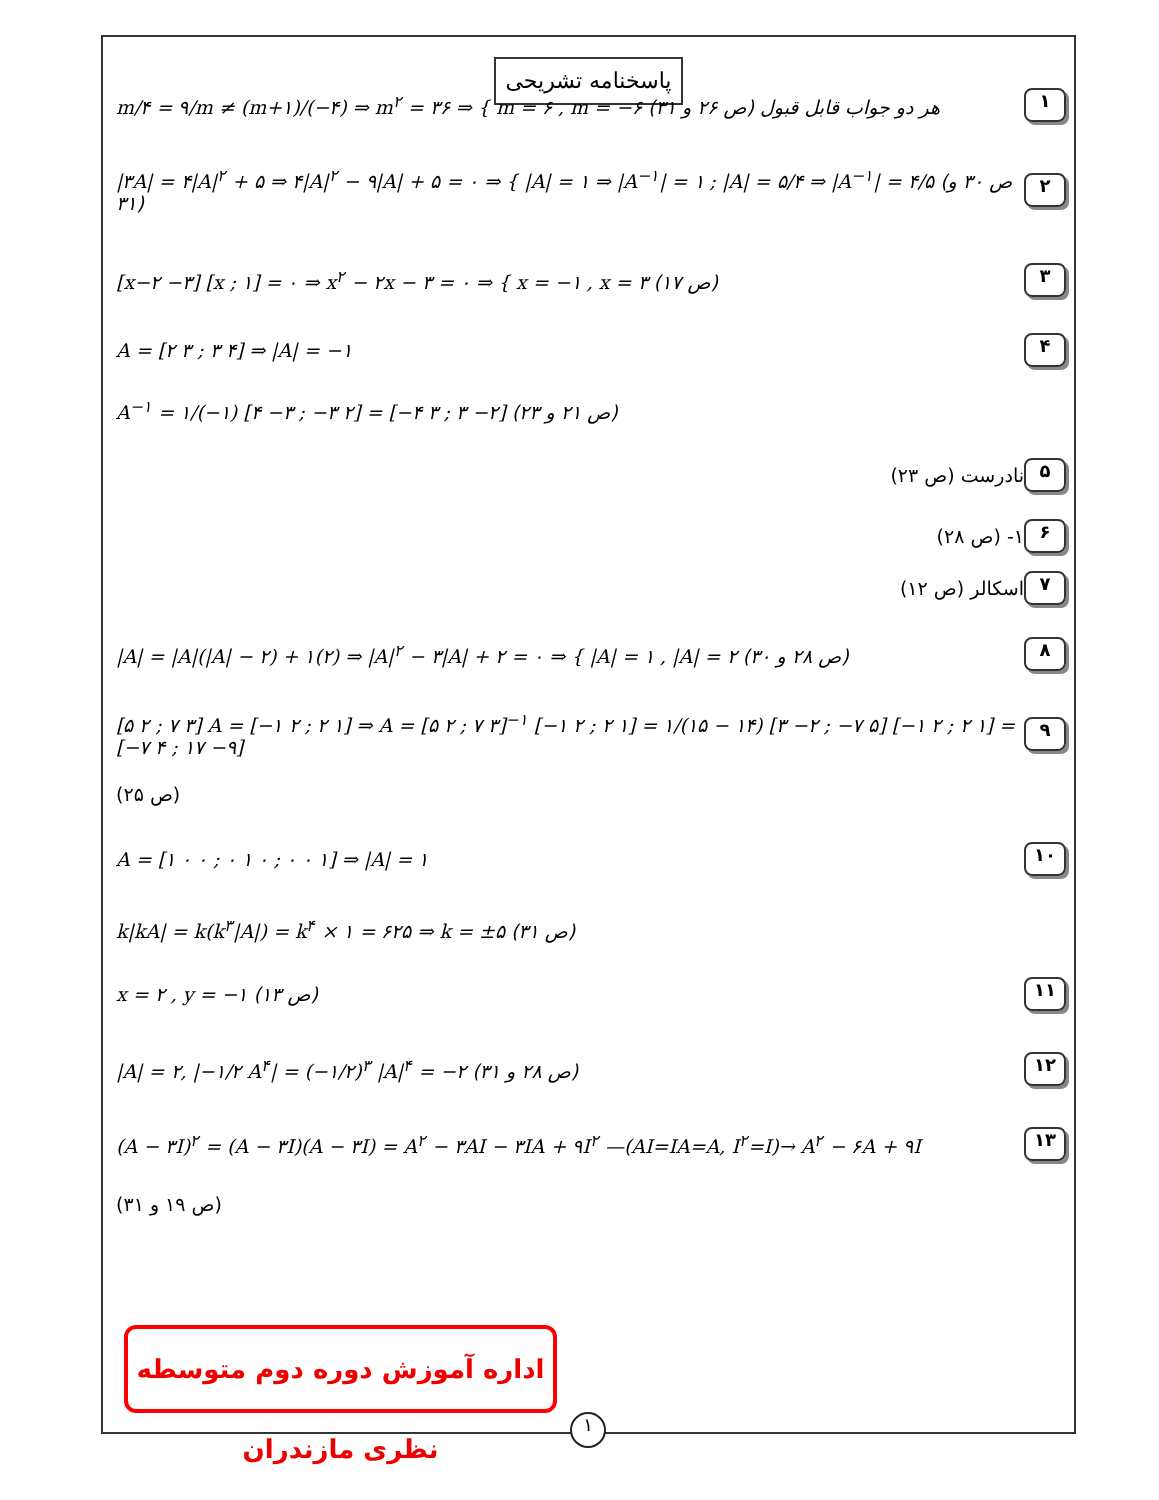پاسخنامه تشریحی
m/۴ = ۹/m ≠ (m+۱)/(−۴) ⇒ m<sup>۲</sup> = ۳۶ ⇒ { m = ۶ , m = −۶ هر دو جواب قابل قبول (ص ۲۶ و ۳۱) ۱
|۳A| = ۴|A|<sup>۲</sup> + ۵ ⇒ ۴|A|<sup>۲</sup> − ۹|A| + ۵ = ۰ ⇒ { |A| = ۱ ⇒ |A<sup>−۱</sup>| = ۱ ; |A| = ۵/۴ ⇒ |A<sup>−۱</sup>| = ۴/۵ (ص ۳۰ و ۳۱) ۲
[x−۲ −۳] [x ; ۱] = ۰ ⇒ x<sup>۲</sup> − ۲x − ۳ = ۰ ⇒ { x = −۱ , x = ۳ (ص ۱۷) ۳
A = [۲ ۳ ; ۳ ۴] ⇒ |A| = −۱ ۴
A<sup>−۱</sup> = ۱/(−۱) [۴ −۳ ; −۳ ۲] = [−۴ ۳ ; ۳ −۲] (ص ۲۱ و ۲۳)
نادرست (ص ۲۳) ۵
۱- (ص ۲۸) ۶
اسکالر (ص ۱۲) ۷
|A| = |A|(|A| − ۲) + ۱(۲) ⇒ |A|<sup>۲</sup> − ۳|A| + ۲ = ۰ ⇒ { |A| = ۱ , |A| = ۲ (ص ۲۸ و ۳۰) ۸
[۵ ۲ ; ۷ ۳] A = [−۱ ۲ ; ۲ ۱] ⇒ A = [۵ ۲ ; ۷ ۳]<sup>−۱</sup> [−۱ ۲ ; ۲ ۱] = ۱/(۱۵ − ۱۴) [۳ −۲ ; −۷ ۵] [−۱ ۲ ; ۲ ۱] = [−۷ ۴ ; ۱۷ −۹] ۹
(ص ۲۵)
A = [۱ ۰ ۰ ; ۰ ۱ ۰ ; ۰ ۰ ۱] ⇒ |A| = ۱ ۱۰
k|kA| = k(k<sup>۳</sup>|A|) = k<sup>۴</sup> × ۱ = ۶۲۵ ⇒ k = ±۵ (ص ۳۱)
x = ۲ , y = −۱ (ص ۱۳) ۱۱
|A| = ۲, |−۱/۲ A<sup>۴</sup>| = (−۱/۲)<sup>۳</sup> |A|<sup>۴</sup> = −۲ (ص ۲۸ و ۳۱) ۱۲
(A − ۳I)<sup>۲</sup> = (A − ۳I)(A − ۳I) = A<sup>۲</sup> − ۳AI − ۳IA + ۹I<sup>۲</sup> —(AI=IA=A, I<sup>۲</sup>=I)→ A<sup>۲</sup> − ۶A + ۹I ۱۳
(ص ۱۹ و ۳۱)
اداره آموزش دوره دوم متوسطه نظری مازندران
۱